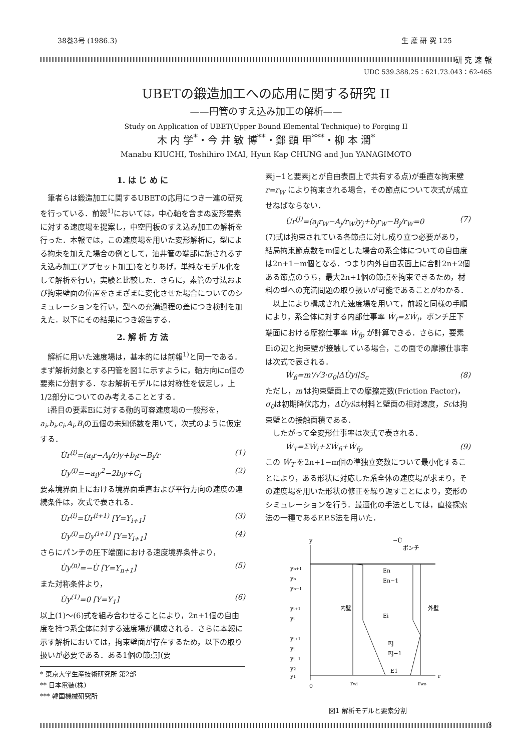38巻3号 (1986.3) 生 産 研 究 125
研 究 速 報
UDC 539.388.25：621.73.043：62-465
UBETの鍛造加工への応用に関する研究 II
——円管のすえ込み加工の解析——
Study on Application of UBET(Upper Bound Elemental Technique) to Forging II
木 内 学<sup>*</sup>・今 井 敏 博<sup>**</sup>・鄭 顕 甲<sup>***</sup>・柳 本 潤<sup>*</sup>
Manabu KIUCHI, Toshihiro IMAI, Hyun Kap CHUNG and Jun YANAGIMOTO
1. は じ め に
筆者らは鍛造加工に関するUBETの応用につき一連の研究を行っている．前報<sup>1)</sup>においては，中心軸を含まぬ変形要素に対する速度場を提案し，中空円板のすえ込み加工の解析を行った．本報では，この速度場を用いた変形解析に，型による拘束を加えた場合の例として，油井管の端部に施されるすえ込み加工(アプセット加工)をとりあげ，単純なモデル化をして解析を行い，実験と比較した．さらに，素管の寸法および拘束壁面の位置をさまざまに変化させた場合についてのシミュレーションを行い，型への充満過程の差につき検討を加えた．以下にその結果につき報告する．
2. 解 析 方 法
解析に用いた速度場は，基本的には前報<sup>1)</sup>と同一である．まず解析対象とする円管を図1に示すように，軸方向にn個の要素に分割する．なお解析モデルには対称性を仮定し，上1/2部分についてのみ考えることとする．
i番目の要素Eiに対する動的可容速度場の一般形を，a<sub>i</sub>,b<sub>i</sub>,c<sub>i</sub>,A<sub>i</sub>,B<sub>i</sub>の五個の未知係数を用いて，次式のように仮定する．
U̇r<sup>(i)</sup>=(a<sub>i</sub>r−A<sub>i</sub>/r)y+b<sub>i</sub>r−B<sub>i</sub>/r (1)
U̇y<sup>(i)</sup>=−a<sub>i</sub>y<sup>2</sup>−2b<sub>i</sub>y+C<sub>i</sub> (2)
要素境界面上における境界面垂直および平行方向の速度の連続条件は，次式で表される．
U̇r<sup>(i)</sup>=U̇r<sup>(i+1)</sup> [Y=Y<sub>i+1</sub>] (3)
U̇y<sup>(i)</sup>=U̇y<sup>(i+1)</sup> [Y=Y<sub>i+1</sub>] (4)
さらにパンチの圧下端面における速度境界条件より，
U̇y<sup>(n)</sup>=−U̇ [Y=Y<sub>n+1</sub>] (5)
また対称条件より，
U̇y<sup>(1)</sup>=0 [Y=Y<sub>1</sub>] (6)
以上(1)〜(6)式を組み合わせることにより，2n+1個の自由度を持つ系全体に対する速度場が構成される．さらに本報に示す解析においては，拘束壁面が存在するため，以下の取り扱いが必要である．ある1個の節点J(要
* 東京大学生産技術研究所 第2部
** 日本電装(株)
*** 韓国機械研究所
素j−1と要素jとが自由表面上で共有する点)が垂直な拘束壁 r=r<sub>W</sub> により拘束される場合，その節点について次式が成立せねばならない．
U̇r<sup>(J)</sup>=(a<sub>j</sub>r<sub>W</sub>−A<sub>j</sub>/r<sub>W</sub>)y<sub>j</sub>+b<sub>j</sub>r<sub>W</sub>−B<sub>j</sub>/r<sub>W</sub>=0 (7)
(7)式は拘束されている各節点に対し成り立つ必要があり，結局拘束節点数をm個とした場合の系全体についての自由度は2n+1−m個となる．つまり内外自由表面上に合計2n+2個ある節点のうち，最大2n+1個の節点を拘束できるため，材料の型への充満問題の取り扱いが可能であることがわかる．
以上により構成された速度場を用いて，前報と同様の手順により，系全体に対する内部仕事率 Ẇ<sub>I</sub>=ΣẆ<sub>i</sub>，ポンチ圧下端面における摩擦仕事率 Ẇ<sub>fp</sub> が計算できる．さらに，要素Eiの辺と拘束壁が接触している場合，この面での摩擦仕事率は次式で表される．
Ẇ<sub>fi</sub>=m'/√3·σ<sub>0</sub>|ΔU̇yi|S<sub>c</sub> (8)
ただし，m'は拘束壁面上での摩擦定数(Friction Factor)，σ<sub>0</sub>は初期降伏応力，ΔU̇yiは材料と壁面の相対速度，Scは拘束壁との接触面積である．
したがって全変形仕事率は次式で表される．
Ẇ<sub>T</sub>=ΣẆ<sub>i</sub>+ΣẆ<sub>fi</sub>+Ẇ<sub>fp</sub> (9)
この Ẇ<sub>T</sub> を2n+1−m個の準独立変数について最小化することにより，ある形状に対応した系全体の速度場が求まり，その速度場を用いた形状の修正を繰り返すことにより，変形のシミュレーションを行う．最適化の手法としては，直接探索法の一種であるF.P.S法を用いた．
y
−U̇
ポンチ
yn+1
yn
yn−1
yi+1
yi
yj+1
yj
yj−1
y2
y1
En
En−1
Ei
Ej
Ej−1
E1
内壁
外壁
0
rwi
rwo
r
図1 解析モデルと要素分割
3